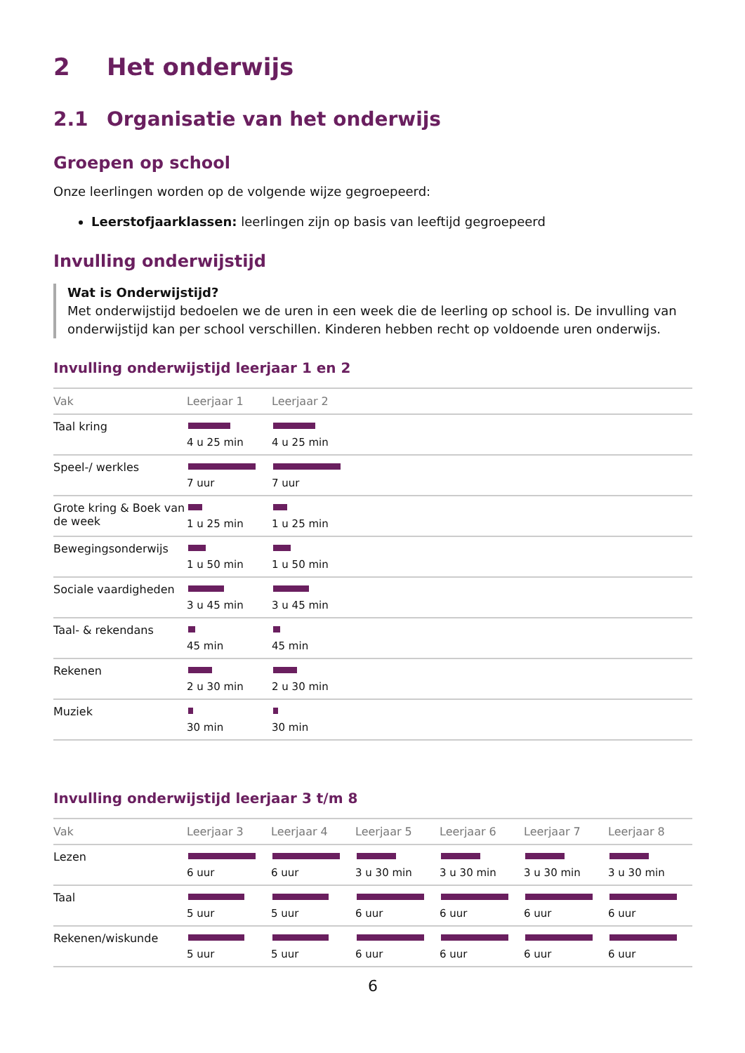2 Het onderwijs
2.1 Organisatie van het onderwijs
Groepen op school
Onze leerlingen worden op de volgende wijze gegroepeerd:
Leerstofjaarklassen: leerlingen zijn op basis van leeftijd gegroepeerd
Invulling onderwijstijd
Wat is Onderwijstijd?
Met onderwijstijd bedoelen we de uren in een week die de leerling op school is. De invulling van onderwijstijd kan per school verschillen. Kinderen hebben recht op voldoende uren onderwijs.
Invulling onderwijstijd leerjaar 1 en 2
| Vak | Leerjaar 1 | Leerjaar 2 |
| --- | --- | --- |
| Taal kring | 4 u 25 min | 4 u 25 min |
| Speel-/ werkles | 7 uur | 7 uur |
| Grote kring & Boek van de week | 1 u 25 min | 1 u 25 min |
| Bewegingsonderwijs | 1 u 50 min | 1 u 50 min |
| Sociale vaardigheden | 3 u 45 min | 3 u 45 min |
| Taal- & rekendans | 45 min | 45 min |
| Rekenen | 2 u 30 min | 2 u 30 min |
| Muziek | 30 min | 30 min |
Invulling onderwijstijd leerjaar 3 t/m 8
| Vak | Leerjaar 3 | Leerjaar 4 | Leerjaar 5 | Leerjaar 6 | Leerjaar 7 | Leerjaar 8 |
| --- | --- | --- | --- | --- | --- | --- |
| Lezen | 6 uur | 6 uur | 3 u 30 min | 3 u 30 min | 3 u 30 min | 3 u 30 min |
| Taal | 5 uur | 5 uur | 6 uur | 6 uur | 6 uur | 6 uur |
| Rekenen/wiskunde | 5 uur | 5 uur | 6 uur | 6 uur | 6 uur | 6 uur |
6